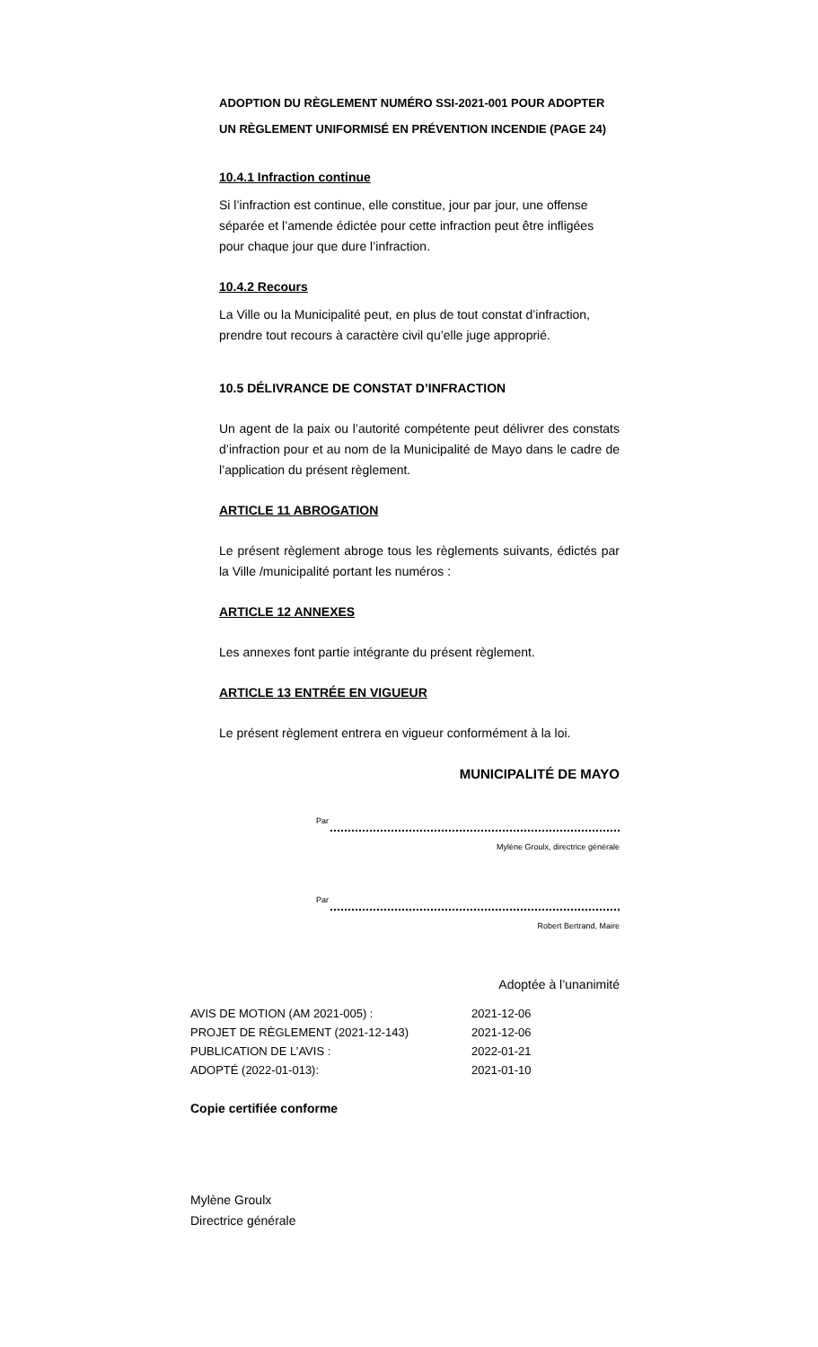ADOPTION DU RÈGLEMENT NUMÉRO SSI-2021-001 POUR ADOPTER UN RÈGLEMENT UNIFORMISÉ EN PRÉVENTION INCENDIE (PAGE 24)
10.4.1 Infraction continue
Si l’infraction est continue, elle constitue, jour par jour, une offense séparée et l’amende édictée pour cette infraction peut être infligées pour chaque jour que dure l’infraction.
10.4.2 Recours
La Ville ou la Municipalité peut, en plus de tout constat d’infraction, prendre tout recours à caractère civil qu’elle juge approprié.
10.5 DÉLIVRANCE DE CONSTAT D’INFRACTION
Un agent de la paix ou l’autorité compétente peut délivrer des constats d’infraction pour et au nom de la Municipalité de Mayo dans le cadre de l’application du présent règlement.
ARTICLE 11 ABROGATION
Le présent règlement abroge tous les règlements suivants, édictés par la Ville /municipalité portant les numéros :
ARTICLE 12 ANNEXES
Les annexes font partie intégrante du présent règlement.
ARTICLE 13 ENTRÉE EN VIGUEUR
Le présent règlement entrera en vigueur conformément à la loi.
MUNICIPALITÉ DE MAYO
Par
Mylène Groulx, directrice générale
Par
Robert Bertrand, Maire
Adoptée à l’unanimité
| AVIS DE MOTION (AM 2021-005) : | 2021-12-06 |
| PROJET DE RÈGLEMENT (2021-12-143) | 2021-12-06 |
| PUBLICATION DE L’AVIS : | 2022-01-21 |
| ADOPTÉ (2022-01-013): | 2021-01-10 |
Copie certifiée conforme
Mylène Groulx
Directrice générale